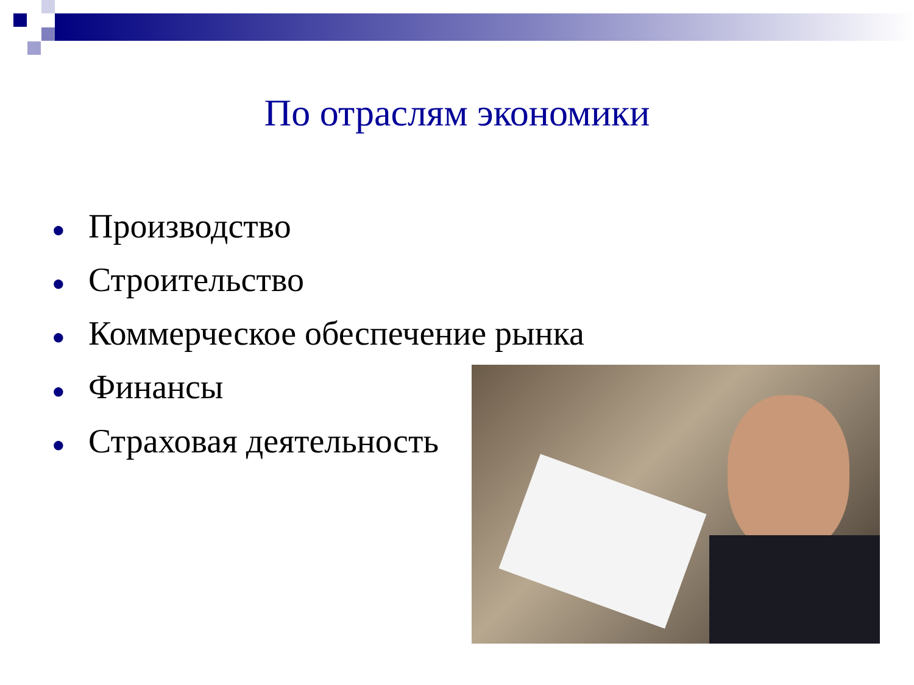По отраслям экономики
● Производство
● Строительство
● Коммерческое обеспечение рынка
● Финансы
● Страховая деятельность